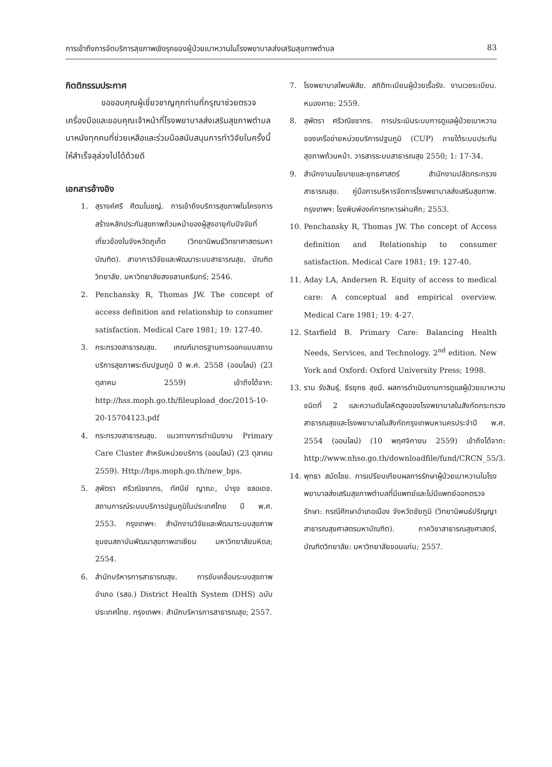การเข้าถึงการจัดบริการสุขภาพเชิงรุกของผู้ป่วยเบาหวานในโรงพยาบาลส่งเสริมสุขภาพตำบล 83
กิตติกรรมประกาศ
ขอขอบคุณผู้เชี่ยวชาญทุกท่านที่กรุณาช่วยตรวจเครื่องมือและขอบคุณเจ้าหน้าที่โรงพยาบาลส่งเสริมสุขภาพตำบลนาหนังทุกคนที่ช่วยเหลือและร่วมมือสนับสนุนการทำวิจัยในครั้งนี้ให้สำเร็จลุล่วงไปได้ด้วยดี
เอกสารอ้างอิง
1. สุรางค์ศรี ศีตมโนชญ์. การเข้าถึงบริการสุขภาพในโครงการสร้างหลักประกันสุขภาพถ้วนหน้าของผู้สูงอายุกับปัจจัยที่เกี่ยวข้องในจังหวัดภูเก็ต (วิทยานิพนธ์วิทยาศาสตรมหาบัณฑิต). สาขาการวิจัยและพัฒนาระบบสาธารณสุข, บัณฑิตวิทยาลัย. มหาวิทยาลัยสงขลานครินทร์; 2546.
2. Penchansky R, Thomas JW. The concept of access definition and relationship to consumer satisfaction. Medical Care 1981; 19: 127-40.
3. กระทรวงสาธารณสุข. เกณฑ์มาตรฐานการออกแบบสถานบริการสุขภาพระดับปฐมภูมิ ปี พ.ศ. 2558 (ออนไลน์) (23 ตุลาคม 2559) เข้าถึงได้จาก: http://hss.moph.go.th/fileupload_doc/2015-10-20-15704123.pdf
4. กระทรวงสาธารณสุข. แนวทางการดำเนินงาน Primary Care Cluster สำหรับหน่วยบริการ (ออนไลน์) (23 ตุลาคม 2559). Http://bps.moph.go.th/new_bps.
5. สุพัตรา ศรีวณิชชากร, ทัศนีย์ ญาณะ, บำรุง ชลอเดช. สถานการณ์ระบบบริการปฐมภูมิในประเทศไทย ปี พ.ศ. 2553. กรุงเทพฯ: สำนักงานวิจัยและพัฒนาระบบสุขภาพชุมชนสถาบันพัฒนาสุขภาพอาเซียน มหาวิทยาลัยมหิดล; 2554.
6. สำนักบริหารการสาธารณสุข. การขับเคลื่อนระบบสุขภาพอำเภอ (รสอ.) District Health System (DHS) ฉบับประเทศไทย. กรุงเทพฯ: สำนักบริหารการสาธารณสุข; 2557.
7. โรงพยาบาลโพนพิสัย. สถิติทะเบียนผู้ป่วยเรื้อรัง. งานเวชระเบียน. หนองคาย; 2559.
8. สุพัตรา ศรีวณิชชากร. การประเมินระบบการดูแลผู้ป่วยเบาหวานของเครือข่ายหน่วยบริการปฐมภูมิ (CUP) ภายใต้ระบบประกันสุขภาพถ้วนหน้า. วารสารระบบสาธารณสุข 2550; 1: 17-34.
9. สำนักงานนโยบายและยุทธศาสตร์ สำนักงานปลัดกระทรวงสาธารณสุข. คู่มือการบริหารจัดการโรงพยาบาลส่งเสริมสุขภาพ. กรุงเทพฯ: โรงพิมพ์องค์การทหารผ่านศึก; 2553.
10. Penchansky R, Thomas JW. The concept of Access definition and Relationship to consumer satisfaction. Medical Care 1981; 19: 127-40.
11. Aday LA, Andersen R. Equity of access to medical care: A conceptual and empirical overview. Medical Care 1981; 19: 4-27.
12. Starfield B. Primary Care: Balancing Health Needs, Services, and Technology. 2<sup>nd</sup> edition. New York and Oxford: Oxford University Press; 1998.
13. ราม รังสินธุ์, ธีรยุทธ สุขมี. ผลการดำเนินงานการดูแลผู้ป่วยเบาหวานชนิดที่ 2 และความดันโลหิตสูงของโรงพยาบาลในสังกัดกระทรวงสาธารณสุขและโรงพยาบาลในสังกัดกรุงเทพมหานครประจำปี พ.ศ. 2554 (ออนไลน์) (10 พฤศจิกายน 2559) เข้าถึงได้จาก: http://www.nhso.go.th/downloadfile/fund/CRCN_55/3.
14. พุทธา สมัดไชย. การเปรียบเทียบผลการรักษาผู้ป่วยเบาหวานในโรงพยาบาลส่งเสริมสุขภาพตำบลที่มีแพทย์และไม่มีแพทย์ออกตรวจรักษา: กรณีศึกษาอำเภอเมือง จังหวัดชัยภูมิ (วิทยานิพนธ์ปริญญาสาธารณสุขศาสตรมหาบัณฑิต). ภาควิชาสาธารณสุขศาสตร์, บัณฑิตวิทยาลัย: มหาวิทยาลัยขอนแก่น; 2557.